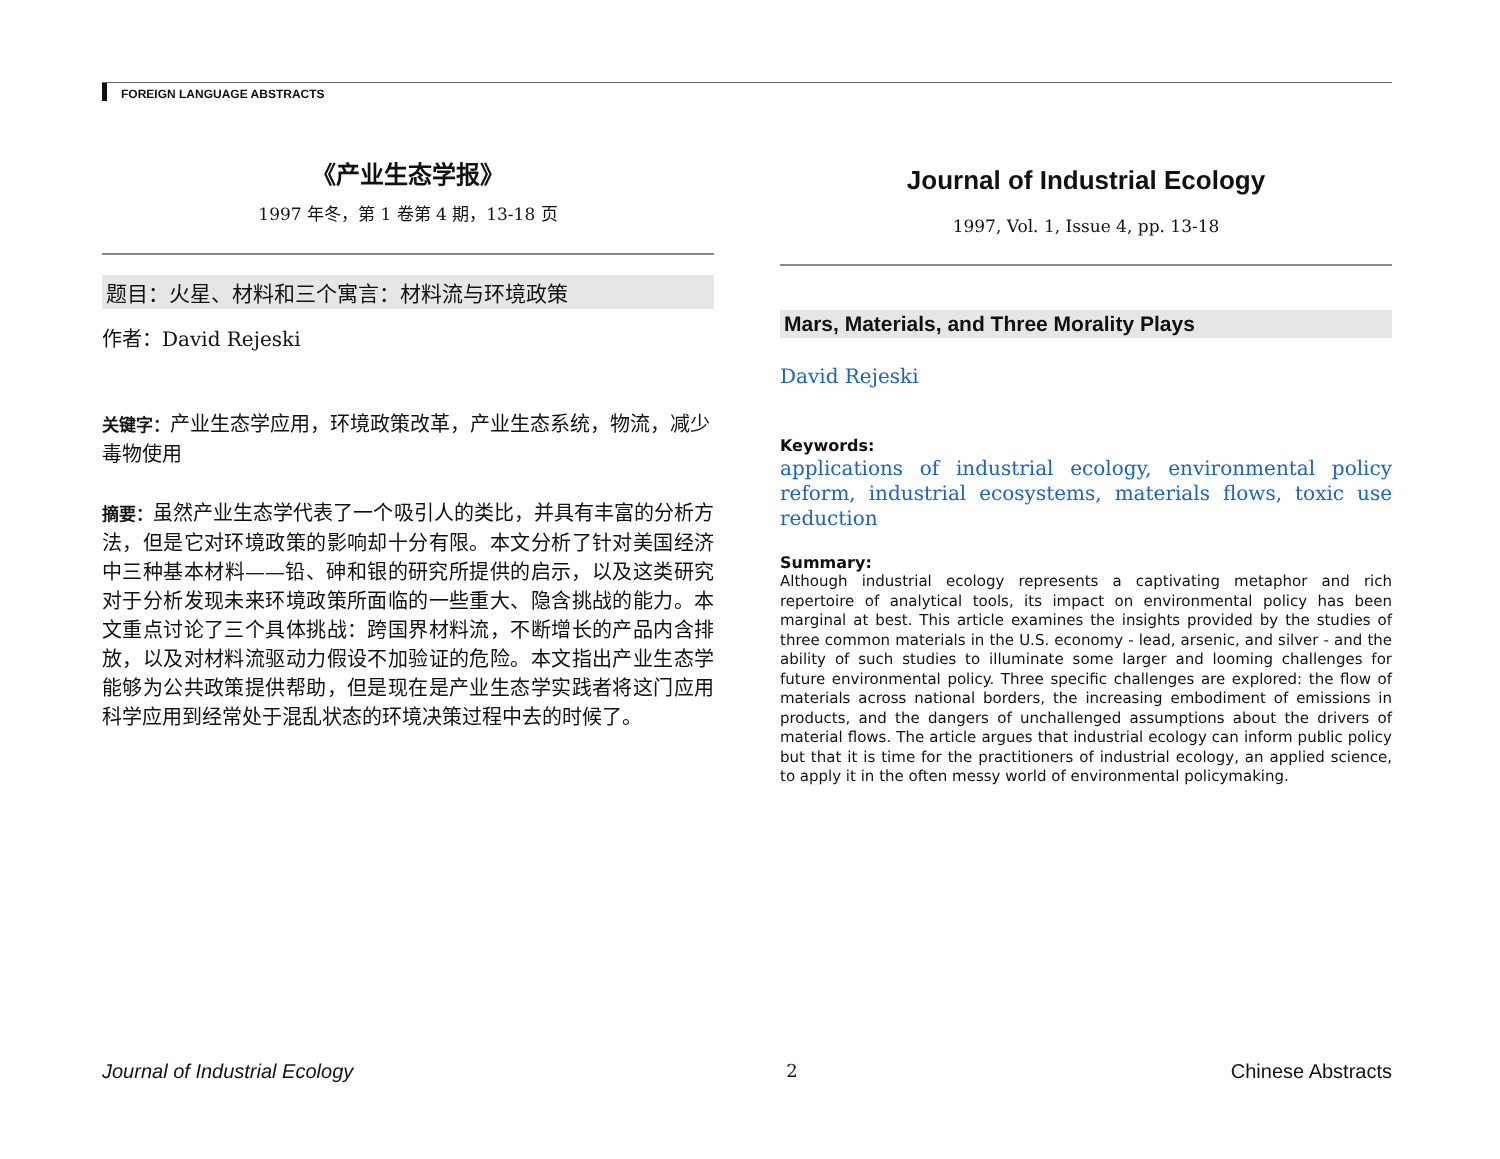FOREIGN LANGUAGE ABSTRACTS
《产业生态学报》
1997 年冬，第 1 卷第 4 期，13-18 页
题目：火星、材料和三个寓言：材料流与环境政策
作者：David Rejeski
关键字：产业生态学应用，环境政策改革，产业生态系统，物流，减少毒物使用
摘要：虽然产业生态学代表了一个吸引人的类比，并具有丰富的分析方法，但是它对环境政策的影响却十分有限。本文分析了针对美国经济中三种基本材料——铅、砷和银的研究所提供的启示，以及这类研究对于分析发现未来环境政策所面临的一些重大、隐含挑战的能力。本文重点讨论了三个具体挑战：跨国界材料流，不断增长的产品内含排放，以及对材料流驱动力假设不加验证的危险。本文指出产业生态学能够为公共政策提供帮助，但是现在是产业生态学实践者将这门应用科学应用到经常处于混乱状态的环境决策过程中去的时候了。
Journal of Industrial Ecology
1997, Vol. 1, Issue 4, pp. 13-18
Mars, Materials, and Three Morality Plays
David Rejeski
Keywords:
applications of industrial ecology, environmental policy reform, industrial ecosystems, materials flows, toxic use reduction
Summary:
Although industrial ecology represents a captivating metaphor and rich repertoire of analytical tools, its impact on environmental policy has been marginal at best. This article examines the insights provided by the studies of three common materials in the U.S. economy - lead, arsenic, and silver - and the ability of such studies to illuminate some larger and looming challenges for future environmental policy. Three specific challenges are explored: the flow of materials across national borders, the increasing embodiment of emissions in products, and the dangers of unchallenged assumptions about the drivers of material flows. The article argues that industrial ecology can inform public policy but that it is time for the practitioners of industrial ecology, an applied science, to apply it in the often messy world of environmental policymaking.
Journal of Industrial Ecology 2 Chinese Abstracts